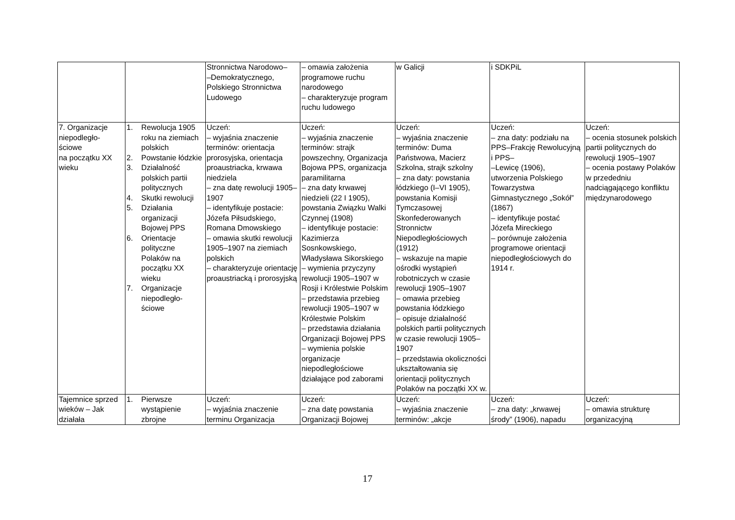| | | Stronnictwa Narodowo– –Demokratycznego, Polskiego Stronnictwa Ludowego | – omawia założenia programowe ruchu narodowego – charakteryzuje program ruchu ludowego | w Galicji | i SDKPiL | |
| 7. Organizacje niepodległo- ściowe na początku XX wieku | 1. Rewolucja 1905 roku na ziemiach polskich 2. Powstanie łódzkie 3. Działalność polskich partii politycznych 4. Skutki rewolucji 5. Działania organizacji Bojowej PPS 6. Orientacje polityczne Polaków na początku XX wieku 7. Organizacje niepodległo- ściowe | Uczeń: – wyjaśnia znaczenie terminów: orientacja prorosyjska, orientacja proaustriacka, krwawa niedziela – zna datę rewolucji 1905–1907 – identyfikuje postacie: Józefa Piłsudskiego, Romana Dmowskiego – omawia skutki rewolucji 1905–1907 na ziemiach polskich – charakteryzuje orientację proaustriacką i prorosyjską | Uczeń: – wyjaśnia znaczenie terminów: strajk powszechny, Organizacja Bojowa PPS, organizacja paramilitarna – zna daty krwawej niedzieli (22 I 1905), powstania Związku Walki Czynnej (1908) – identyfikuje postacie: Kazimierza Sosnkowskiego, Władysława Sikorskiego – wymienia przyczyny rewolucji 1905–1907 w Rosji i Królestwie Polskim – przedstawia przebieg rewolucji 1905–1907 w Królestwie Polskim – przedstawia działania Organizacji Bojowej PPS – wymienia polskie organizacje niepodległościowe działające pod zaborami | Uczeń: – wyjaśnia znaczenie terminów: Duma Państwowa, Macierz Szkolna, strajk szkolny – zna daty: powstania łódzkiego (I–VI 1905), powstania Komisji Tymczasowej Skonfederowanych Stronnictw Niepodległościowych (1912) – wskazuje na mapie ośrodki wystąpień robotniczych w czasie rewolucji 1905–1907 – omawia przebieg powstania łódzkiego – opisuje działalność polskich partii politycznych w czasie rewolucji 1905–1907 – przedstawia okoliczności ukształtowania się orientacji politycznych Polaków na początki XX w. | Uczeń: – zna daty: podziału na PPS–Frakcję Rewolucyjną i PPS– –Lewicę (1906), utworzenia Polskiego Towarzystwa Gimnastycznego „Sokół” (1867) – identyfikuje postać Józefa Mireckiego – porównuje założenia programowe orientacji niepodległościowych do 1914 r. | Uczeń: – ocenia stosunek polskich partii politycznych do rewolucji 1905–1907 – ocenia postawy Polaków w przededniu nadciągającego konfliktu międzynarodowego |
| Tajemnice sprzed wieków – Jak działała | 1. Pierwsze wystąpienie zbrojne | Uczeń: – wyjaśnia znaczenie terminu Organizacja | Uczeń: – zna datę powstania Organizacji Bojowej | Uczeń: – wyjaśnia znaczenie terminów: „akcje | Uczeń: – zna daty: „krwawej środy” (1906), napadu | Uczeń: – omawia strukturę organizacyjną |
17